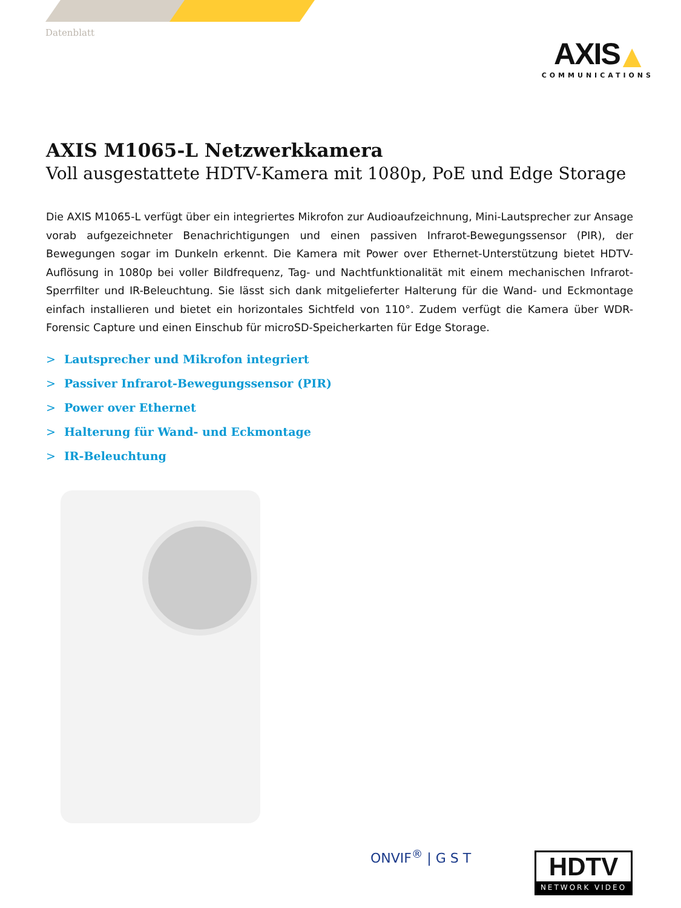Datenblatt
AXIS ▲
COMMUNICATIONS
AXIS M1065-L Netzwerkkamera
Voll ausgestattete HDTV-Kamera mit 1080p, PoE und Edge Storage
Die AXIS M1065-L verfügt über ein integriertes Mikrofon zur Audioaufzeichnung, Mini-Lautsprecher zur Ansage vorab aufgezeichneter Benachrichtigungen und einen passiven Infrarot-Bewegungssensor (PIR), der Bewegungen sogar im Dunkeln erkennt. Die Kamera mit Power over Ethernet-Unterstützung bietet HDTV-Auflösung in 1080p bei voller Bildfrequenz, Tag- und Nachtfunktionalität mit einem mechanischen Infrarot-Sperrfilter und IR-Beleuchtung. Sie lässt sich dank mitgelieferter Halterung für die Wand- und Eckmontage einfach installieren und bietet ein horizontales Sichtfeld von 110°. Zudem verfügt die Kamera über WDR-Forensic Capture und einen Einschub für microSD-Speicherkarten für Edge Storage.
> Lautsprecher und Mikrofon integriert
> Passiver Infrarot-Bewegungssensor (PIR)
> Power over Ethernet
> Halterung für Wand- und Eckmontage
> IR-Beleuchtung
ONVIF<sup>®</sup> | G S T
HDTV
NETWORK VIDEO